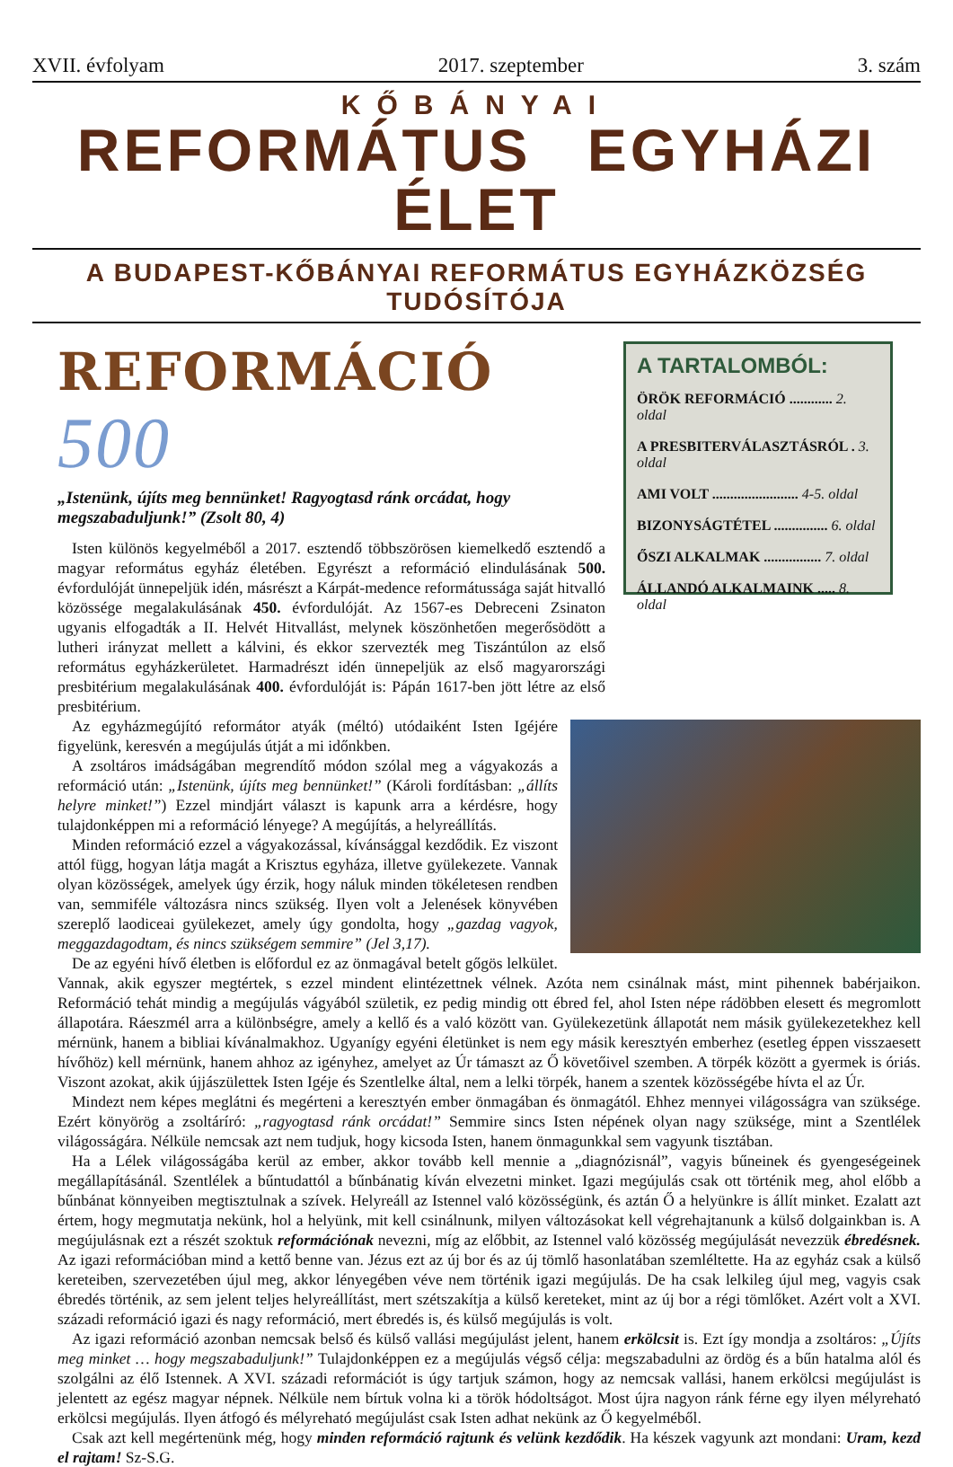XVII. évfolyam 2017. szeptember 3. szám
KŐBÁNYAI
REFORMÁTUS EGYHÁZI ÉLET
A BUDAPEST-KŐBÁNYAI REFORMÁTUS EGYHÁZKÖZSÉG TUDÓSÍTÓJA
REFORMÁCIÓ 500
„Istenünk, újíts meg bennünket! Ragyogtasd ránk orcádat, hogy megszabaduljunk!” (Zsolt 80, 4)
Isten különös kegyelméből a 2017. esztendő többszörösen kiemelkedő esztendő a magyar református egyház életében. Egyrészt a reformáció elindulásának 500. évfordulóját ünnepeljük idén, másrészt a Kárpát-medence reformátussága saját hitvalló közössége megalakulásának 450. évfordulóját. Az 1567-es Debreceni Zsinaton ugyanis elfogadták a II. Helvét Hitvallást, melynek köszönhetően megerősödött a lutheri irányzat mellett a kálvini, és ekkor szervezték meg Tiszántúlon az első református egyházkerületet. Harmadrészt idén ünnepeljük az első magyarországi presbitérium megalakulásának 400. évfordulóját is: Pápán 1617-ben jött létre az első presbitérium.
A TARTALOMBÓL:
ÖRÖK REFORMÁCIÓ ............ 2. oldal
A PRESBITERVÁLASZTÁSRÓL . 3. oldal
AMI VOLT ........................ 4-5. oldal
BIZONYSÁGTÉTEL ............... 6. oldal
ŐSZI ALKALMAK ................ 7. oldal
ÁLLANDÓ ALKALMAINK ..... 8. oldal
Az egyházmegújító reformátor atyák (méltó) utódaiként Isten Igéjére figyelünk, keresvén a megújulás útját a mi időnkben.
A zsoltáros imádságában megrendítő módon szólal meg a vágyakozás a reformáció után: „Istenünk, újíts meg bennünket!” (Károli fordításban: „állíts helyre minket!”) Ezzel mindjárt választ is kapunk arra a kérdésre, hogy tulajdonképpen mi a reformáció lényege? A megújítás, a helyreállítás.
Minden reformáció ezzel a vágyakozással, kívánsággal kezdődik. Ez viszont attól függ, hogyan látja magát a Krisztus egyháza, illetve gyülekezete. Vannak olyan közösségek, amelyek úgy érzik, hogy náluk minden tökéletesen rendben van, semmiféle változásra nincs szükség. Ilyen volt a Jelenések könyvében szereplő laodiceai gyülekezet, amely úgy gondolta, hogy „gazdag vagyok, meggazdagodtam, és nincs szükségem semmire” (Jel 3,17).
De az egyéni hívő életben is előfordul ez az önmagával betelt gőgös lelkület. Vannak, akik egyszer megtértek, s ezzel mindent elintézettnek vélnek. Azóta nem csinálnak mást, mint pihennek babérjaikon. Reformáció tehát mindig a megújulás vágyából születik, ez pedig mindig ott ébred fel, ahol Isten népe rádöbben elesett és megromlott állapotára. Ráeszmél arra a különbségre, amely a kellő és a való között van. Gyülekezetünk állapotát nem másik gyülekezetekhez kell mérnünk, hanem a bibliai kívánalmakhoz. Ugyanígy egyéni életünket is nem egy másik keresztyén emberhez (esetleg éppen visszaesett hívőhöz) kell mérnünk, hanem ahhoz az igényhez, amelyet az Úr támaszt az Ő követőivel szemben. A törpék között a gyermek is óriás. Viszont azokat, akik újjászülettek Isten Igéje és Szentlelke által, nem a lelki törpék, hanem a szentek közösségébe hívta el az Úr.
Mindezt nem képes meglátni és megérteni a keresztyén ember önmagában és önmagától. Ehhez mennyei világosságra van szüksége. Ezért könyörög a zsoltáríró: „ragyogtasd ránk orcádat!” Semmire sincs Isten népének olyan nagy szüksége, mint a Szentlélek világosságára. Nélküle nemcsak azt nem tudjuk, hogy kicsoda Isten, hanem önmagunkkal sem vagyunk tisztában.
Ha a Lélek világosságába kerül az ember, akkor tovább kell mennie a „diagnózisnál”, vagyis bűneinek és gyengeségeinek megállapításánál. Szentlélek a bűntudattól a bűnbánatig kíván elvezetni minket. Igazi megújulás csak ott történik meg, ahol előbb a bűnbánat könnyeiben megtisztulnak a szívek. Helyreáll az Istennel való közösségünk, és aztán Ő a helyünkre is állít minket. Ezalatt azt értem, hogy megmutatja nekünk, hol a helyünk, mit kell csinálnunk, milyen változásokat kell végrehajtanunk a külső dolgainkban is. A megújulásnak ezt a részét szoktuk reformációnak nevezni, míg az előbbit, az Istennel való közösség megújulását nevezzük ébredésnek. Az igazi reformációban mind a kettő benne van. Jézus ezt az új bor és az új tömlő hasonlatában szemléltette. Ha az egyház csak a külső kereteiben, szervezetében újul meg, akkor lényegében véve nem történik igazi megújulás. De ha csak lelkileg újul meg, vagyis csak ébredés történik, az sem jelent teljes helyreállítást, mert szétszakítja a külső kereteket, mint az új bor a régi tömlőket. Azért volt a XVI. századi reformáció igazi és nagy reformáció, mert ébredés is, és külső megújulás is volt.
Az igazi reformáció azonban nemcsak belső és külső vallási megújulást jelent, hanem erkölcsit is. Ezt így mondja a zsoltáros: „Újíts meg minket … hogy megszabaduljunk!” Tulajdonképpen ez a megújulás végső célja: megszabadulni az ördög és a bűn hatalma alól és szolgálni az élő Istennek. A XVI. századi reformációt is úgy tartjuk számon, hogy az nemcsak vallási, hanem erkölcsi megújulást is jelentett az egész magyar népnek. Nélküle nem bírtuk volna ki a török hódoltságot. Most újra nagyon ránk férne egy ilyen mélyreható erkölcsi megújulás. Ilyen átfogó és mélyreható megújulást csak Isten adhat nekünk az Ő kegyelméből.
Csak azt kell megértenünk még, hogy minden reformáció rajtunk és velünk kezdődik. Ha készek vagyunk azt mondani: Uram, kezd el rajtam! Sz-S.G.